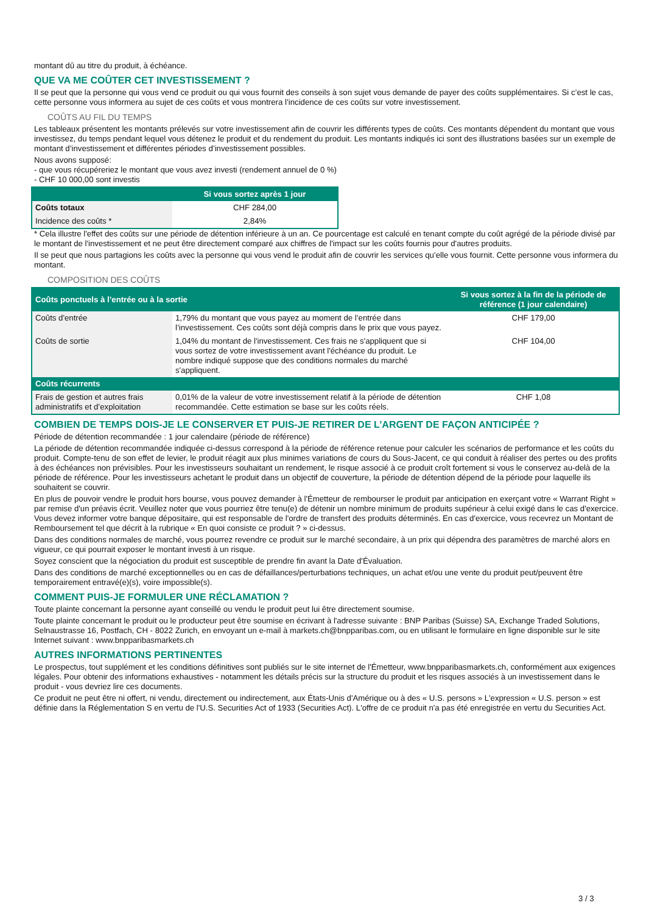montant dû au titre du produit, à échéance.
QUE VA ME COÛTER CET INVESTISSEMENT ?
Il se peut que la personne qui vous vend ce produit ou qui vous fournit des conseils à son sujet vous demande de payer des coûts supplémentaires. Si c’est le cas, cette personne vous informera au sujet de ces coûts et vous montrera l’incidence de ces coûts sur votre investissement.
COÛTS AU FIL DU TEMPS
Les tableaux présentent les montants prélevés sur votre investissement afin de couvrir les différents types de coûts. Ces montants dépendent du montant que vous investissez, du temps pendant lequel vous détenez le produit et du rendement du produit. Les montants indiqués ici sont des illustrations basées sur un exemple de montant d’investissement et différentes périodes d’investissement possibles.
Nous avons supposé:
- que vous récupéreriez le montant que vous avez investi (rendement annuel de 0 %)
- CHF 10 000,00 sont investis
| | Si vous sortez après 1 jour |
| --- | --- |
| Coûts totaux | CHF 284,00 |
| Incidence des coûts * | 2,84% |
* Cela illustre l'effet des coûts sur une période de détention inférieure à un an. Ce pourcentage est calculé en tenant compte du coût agrégé de la période divisé par le montant de l'investissement et ne peut être directement comparé aux chiffres de l'impact sur les coûts fournis pour d'autres produits.
Il se peut que nous partagions les coûts avec la personne qui vous vend le produit afin de couvrir les services qu’elle vous fournit. Cette personne vous informera du montant.
COMPOSITION DES COÛTS
| Coûts ponctuels à l’entrée ou à la sortie | | Si vous sortez à la fin de la période de référence (1 jour calendaire) |
| --- | --- | --- |
| Coûts d'entrée | 1,79% du montant que vous payez au moment de l’entrée dans l’investissement. Ces coûts sont déjà compris dans le prix que vous payez. | CHF 179,00 |
| Coûts de sortie | 1,04% du montant de l'investissement. Ces frais ne s'appliquent que si vous sortez de votre investissement avant l'échéance du produit. Le nombre indiqué suppose que des conditions normales du marché s'appliquent. | CHF 104,00 |
| Coûts récurrents | | |
| Frais de gestion et autres frais administratifs et d’exploitation | 0,01% de la valeur de votre investissement relatif à la période de détention recommandée. Cette estimation se base sur les coûts réels. | CHF 1,08 |
COMBIEN DE TEMPS DOIS-JE LE CONSERVER ET PUIS-JE RETIRER DE L’ARGENT DE FAÇON ANTICIPÉE ?
Période de détention recommandée : 1 jour calendaire (période de référence)
La période de détention recommandée indiquée ci-dessus correspond à la période de référence retenue pour calculer les scénarios de performance et les coûts du produit. Compte-tenu de son effet de levier, le produit réagit aux plus minimes variations de cours du Sous-Jacent, ce qui conduit à réaliser des pertes ou des profits à des échéances non prévisibles. Pour les investisseurs souhaitant un rendement, le risque associé à ce produit croît fortement si vous le conservez au-delà de la période de référence. Pour les investisseurs achetant le produit dans un objectif de couverture, la période de détention dépend de la période pour laquelle ils souhaitent se couvrir.
En plus de pouvoir vendre le produit hors bourse, vous pouvez demander à l'Émetteur de rembourser le produit par anticipation en exerçant votre « Warrant Right » par remise d'un préavis écrit. Veuillez noter que vous pourriez être tenu(e) de détenir un nombre minimum de produits supérieur à celui exigé dans le cas d'exercice. Vous devez informer votre banque dépositaire, qui est responsable de l'ordre de transfert des produits déterminés. En cas d'exercice, vous recevrez un Montant de Remboursement tel que décrit à la rubrique « En quoi consiste ce produit ? » ci-dessus.
Dans des conditions normales de marché, vous pourrez revendre ce produit sur le marché secondaire, à un prix qui dépendra des paramètres de marché alors en vigueur, ce qui pourrait exposer le montant investi à un risque.
Soyez conscient que la négociation du produit est susceptible de prendre fin avant la Date d'Évaluation.
Dans des conditions de marché exceptionnelles ou en cas de défaillances/perturbations techniques, un achat et/ou une vente du produit peut/peuvent être temporairement entravé(e)(s), voire impossible(s).
COMMENT PUIS-JE FORMULER UNE RÉCLAMATION ?
Toute plainte concernant la personne ayant conseillé ou vendu le produit peut lui être directement soumise.
Toute plainte concernant le produit ou le producteur peut être soumise en écrivant à l'adresse suivante : BNP Paribas (Suisse) SA, Exchange Traded Solutions, Selnaustrasse 16, Postfach, CH - 8022 Zurich, en envoyant un e-mail à markets.ch@bnpparibas.com, ou en utilisant le formulaire en ligne disponible sur le site Internet suivant : www.bnpparibasmarkets.ch
AUTRES INFORMATIONS PERTINENTES
Le prospectus, tout supplément et les conditions définitives sont publiés sur le site internet de l'Émetteur, www.bnpparibasmarkets.ch, conformément aux exigences légales. Pour obtenir des informations exhaustives - notamment les détails précis sur la structure du produit et les risques associés à un investissement dans le produit - vous devriez lire ces documents.
Ce produit ne peut être ni offert, ni vendu, directement ou indirectement, aux États-Unis d'Amérique ou à des « U.S. persons » L'expression « U.S. person » est définie dans la Réglementation S en vertu de l'U.S. Securities Act of 1933 (Securities Act). L'offre de ce produit n'a pas été enregistrée en vertu du Securities Act.
3 / 3